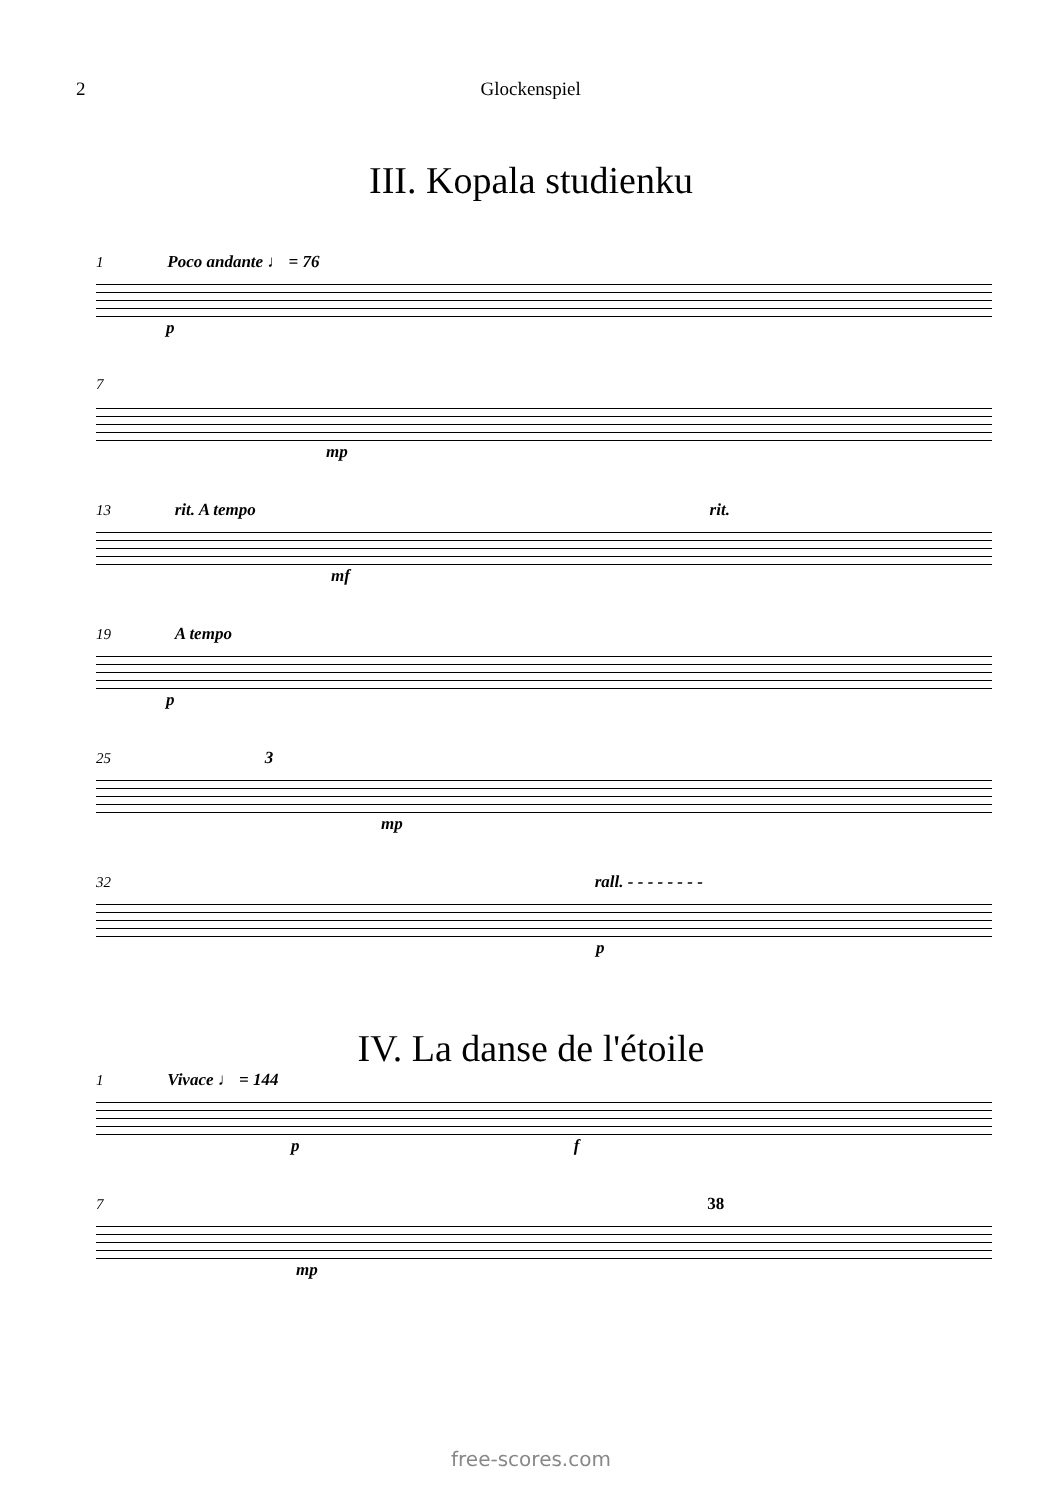2 Glockenspiel
III. Kopala studienku
1 Poco andante ♩ = 76
p
7
mp
13 rit. A tempo rit.
mf
19 A tempo
p
25 3
mp
32 rall. - - - - - - - -
p
IV. La danse de l'étoile
1 Vivace ♩ = 144
p f
7 38
mp
free-scores.com